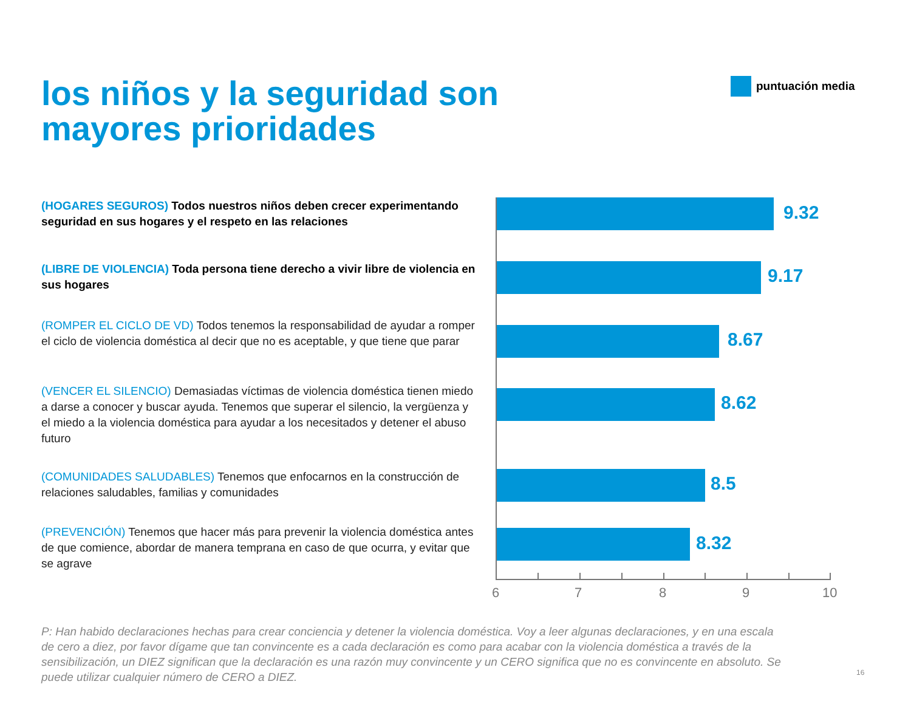los niños y la seguridad son
mayores prioridades
puntuación media
(HOGARES SEGUROS) Todos nuestros niños deben crecer experimentando seguridad en sus hogares y el respeto en las relaciones
(LIBRE DE VIOLENCIA) Toda persona tiene derecho a vivir libre de violencia en sus hogares
(ROMPER EL CICLO DE VD) Todos tenemos la responsabilidad de ayudar a romper el ciclo de violencia doméstica al decir que no es aceptable, y que tiene que parar
(VENCER EL SILENCIO) Demasiadas víctimas de violencia doméstica tienen miedo a darse a conocer y buscar ayuda. Tenemos que superar el silencio, la vergüenza y el miedo a la violencia doméstica para ayudar a los necesitados y detener el abuso futuro
(COMUNIDADES SALUDABLES) Tenemos que enfocarnos en la construcción de relaciones saludables, familias y comunidades
(PREVENCIÓN) Tenemos que hacer más para prevenir la violencia doméstica antes de que comience, abordar de manera temprana en caso de que ocurra, y evitar que se agrave
9.32
9.17
8.67
8.62
8.5
8.32
6 7 8 9 10
P: Han habido declaraciones hechas para crear conciencia y detener la violencia doméstica. Voy a leer algunas declaraciones, y en una escala de cero a diez, por favor dígame que tan convincente es a cada declaración es como para acabar con la violencia doméstica a través de la sensibilización, un DIEZ significan que la declaración es una razón muy convincente y un CERO significa que no es convincente en absoluto. Se puede utilizar cualquier número de CERO a DIEZ.
16